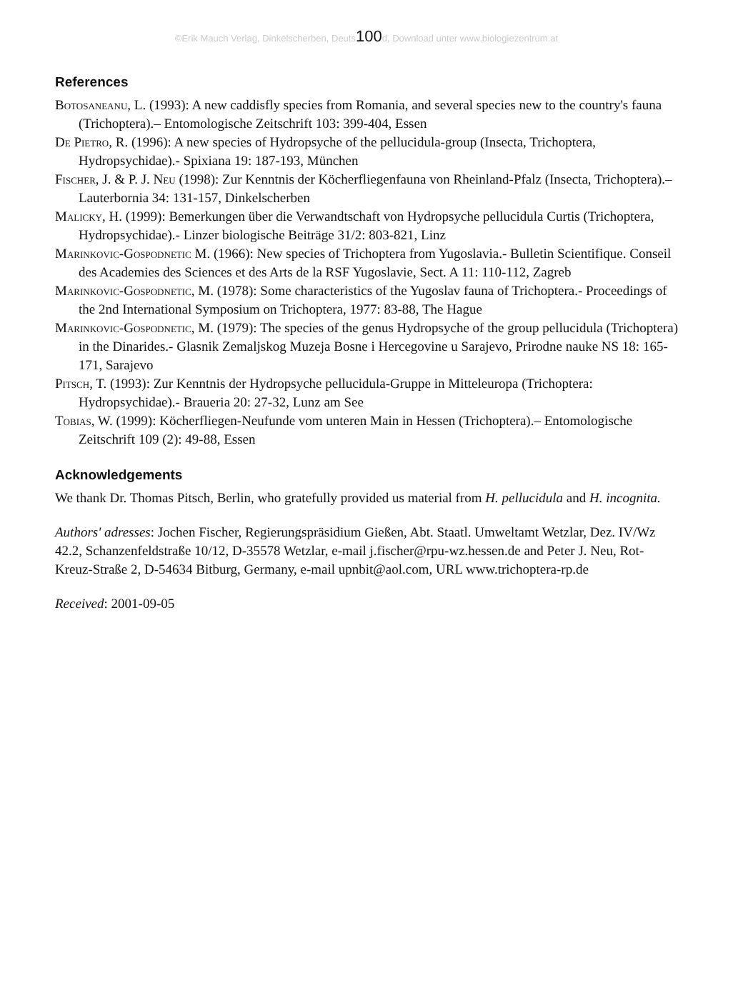©Erik Mauch Verlag, Dinkelscherben, Deuts100d, Download unter www.biologiezentrum.at
References
Botosaneanu, L. (1993): A new caddisfly species from Romania, and several species new to the country's fauna (Trichoptera).– Entomologische Zeitschrift 103: 399-404, Essen
De Pietro, R. (1996): A new species of Hydropsyche of the pellucidula-group (Insecta, Trichoptera, Hydropsychidae).- Spixiana 19: 187-193, München
Fischer, J. & P. J. Neu (1998): Zur Kenntnis der Köcherfliegenfauna von Rheinland-Pfalz (Insecta, Trichoptera).– Lauterbornia 34: 131-157, Dinkelscherben
Malicky, H. (1999): Bemerkungen über die Verwandtschaft von Hydropsyche pellucidula Curtis (Trichoptera, Hydropsychidae).- Linzer biologische Beiträge 31/2: 803-821, Linz
Marinkovic-Gospodnetic M. (1966): New species of Trichoptera from Yugoslavia.- Bulletin Scientifique. Conseil des Academies des Sciences et des Arts de la RSF Yugoslavie, Sect. A 11: 110-112, Zagreb
Marinkovic-Gospodnetic, M. (1978): Some characteristics of the Yugoslav fauna of Trichoptera.- Proceedings of the 2nd International Symposium on Trichoptera, 1977: 83-88, The Hague
Marinkovic-Gospodnetic, M. (1979): The species of the genus Hydropsyche of the group pellucidula (Trichoptera) in the Dinarides.- Glasnik Zemaljskog Muzeja Bosne i Hercegovine u Sarajevo, Prirodne nauke NS 18: 165-171, Sarajevo
Pitsch, T. (1993): Zur Kenntnis der Hydropsyche pellucidula-Gruppe in Mitteleuropa (Trichoptera: Hydropsychidae).- Braueria 20: 27-32, Lunz am See
Tobias, W. (1999): Köcherfliegen-Neufunde vom unteren Main in Hessen (Trichoptera).– Entomologische Zeitschrift 109 (2): 49-88, Essen
Acknowledgements
We thank Dr. Thomas Pitsch, Berlin, who gratefully provided us material from H. pellucidula and H. incognita.
Authors' adresses: Jochen Fischer, Regierungspräsidium Gießen, Abt. Staatl. Umweltamt Wetzlar, Dez. IV/Wz 42.2, Schanzenfeldstraße 10/12, D-35578 Wetzlar, e-mail j.fischer@rpu-wz.hessen.de and Peter J. Neu, Rot-Kreuz-Straße 2, D-54634 Bitburg, Germany, e-mail upnbit@aol.com, URL www.trichoptera-rp.de
Received: 2001-09-05